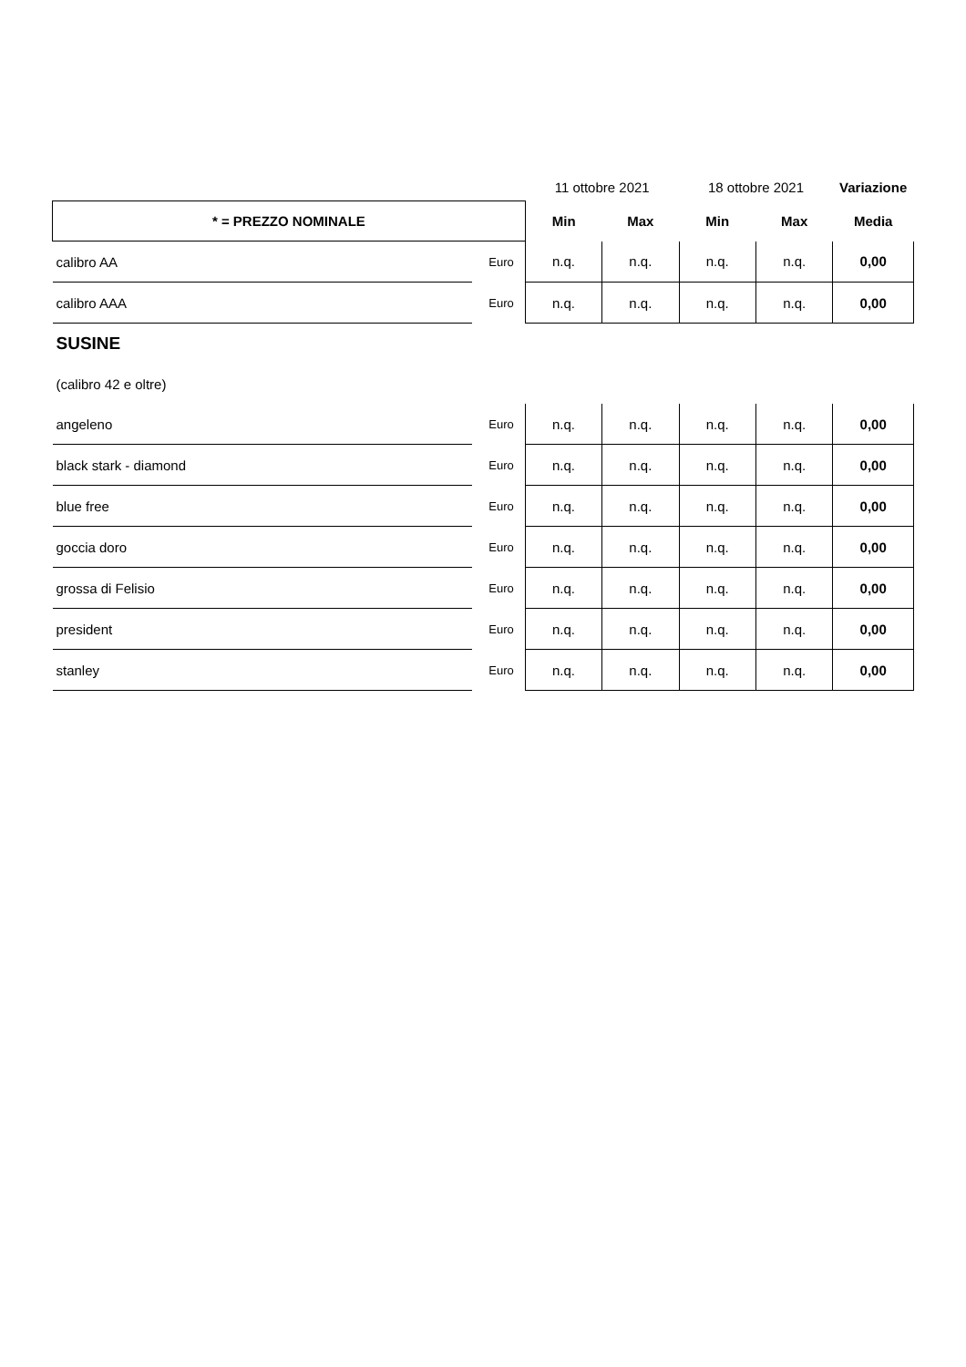| | | 11 ottobre 2021 | | 18 ottobre 2021 | | Variazione |
| * = PREZZO NOMINALE | | Min | Max | Min | Max | Media |
| calibro AA | Euro | n.q. | n.q. | n.q. | n.q. | 0,00 |
| calibro AAA | Euro | n.q. | n.q. | n.q. | n.q. | 0,00 |
| SUSINE | | | | | | |
| (calibro 42 e oltre) | | | | | | |
| angeleno | Euro | n.q. | n.q. | n.q. | n.q. | 0,00 |
| black stark - diamond | Euro | n.q. | n.q. | n.q. | n.q. | 0,00 |
| blue free | Euro | n.q. | n.q. | n.q. | n.q. | 0,00 |
| goccia doro | Euro | n.q. | n.q. | n.q. | n.q. | 0,00 |
| grossa di Felisio | Euro | n.q. | n.q. | n.q. | n.q. | 0,00 |
| president | Euro | n.q. | n.q. | n.q. | n.q. | 0,00 |
| stanley | Euro | n.q. | n.q. | n.q. | n.q. | 0,00 |